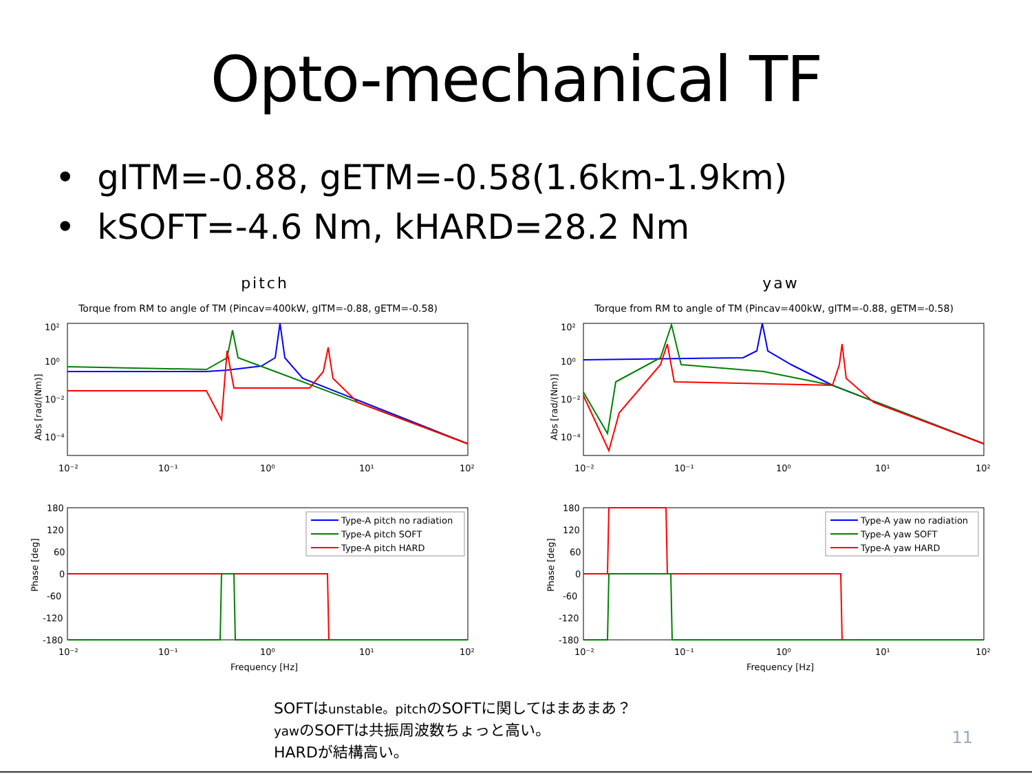Opto-mechanical TF
• gITM=-0.88, gETM=-0.58(1.6km-1.9km)
• kSOFT=-4.6 Nm, kHARD=28.2 Nm
pitch
Torque from RM to angle of TM (Pincav=400kW, gITM=-0.88, gETM=-0.58)
Abs [rad/(Nm)]
10²
10⁰
10⁻²
10⁻⁴
10⁻²
10⁻¹
10⁰
10¹
10²
Phase [deg]
180
120
60
0
-60
-120
-180
10⁻²
10⁻¹
10⁰
10¹
10²
Type-A pitch no radiation
Type-A pitch SOFT
Type-A pitch HARD
Frequency [Hz]
yaw
Torque from RM to angle of TM (Pincav=400kW, gITM=-0.88, gETM=-0.58)
Abs [rad/(Nm)]
10²
10⁰
10⁻²
10⁻⁴
10⁻²
10⁻¹
10⁰
10¹
10²
Phase [deg]
180
120
60
0
-60
-120
-180
10⁻²
10⁻¹
10⁰
10¹
10²
Type-A yaw no radiation
Type-A yaw SOFT
Type-A yaw HARD
Frequency [Hz]
SOFTはunstable。pitchのSOFTに関してはまあまあ？
yawのSOFTは共振周波数ちょっと高い。
HARDが結構高い。
11